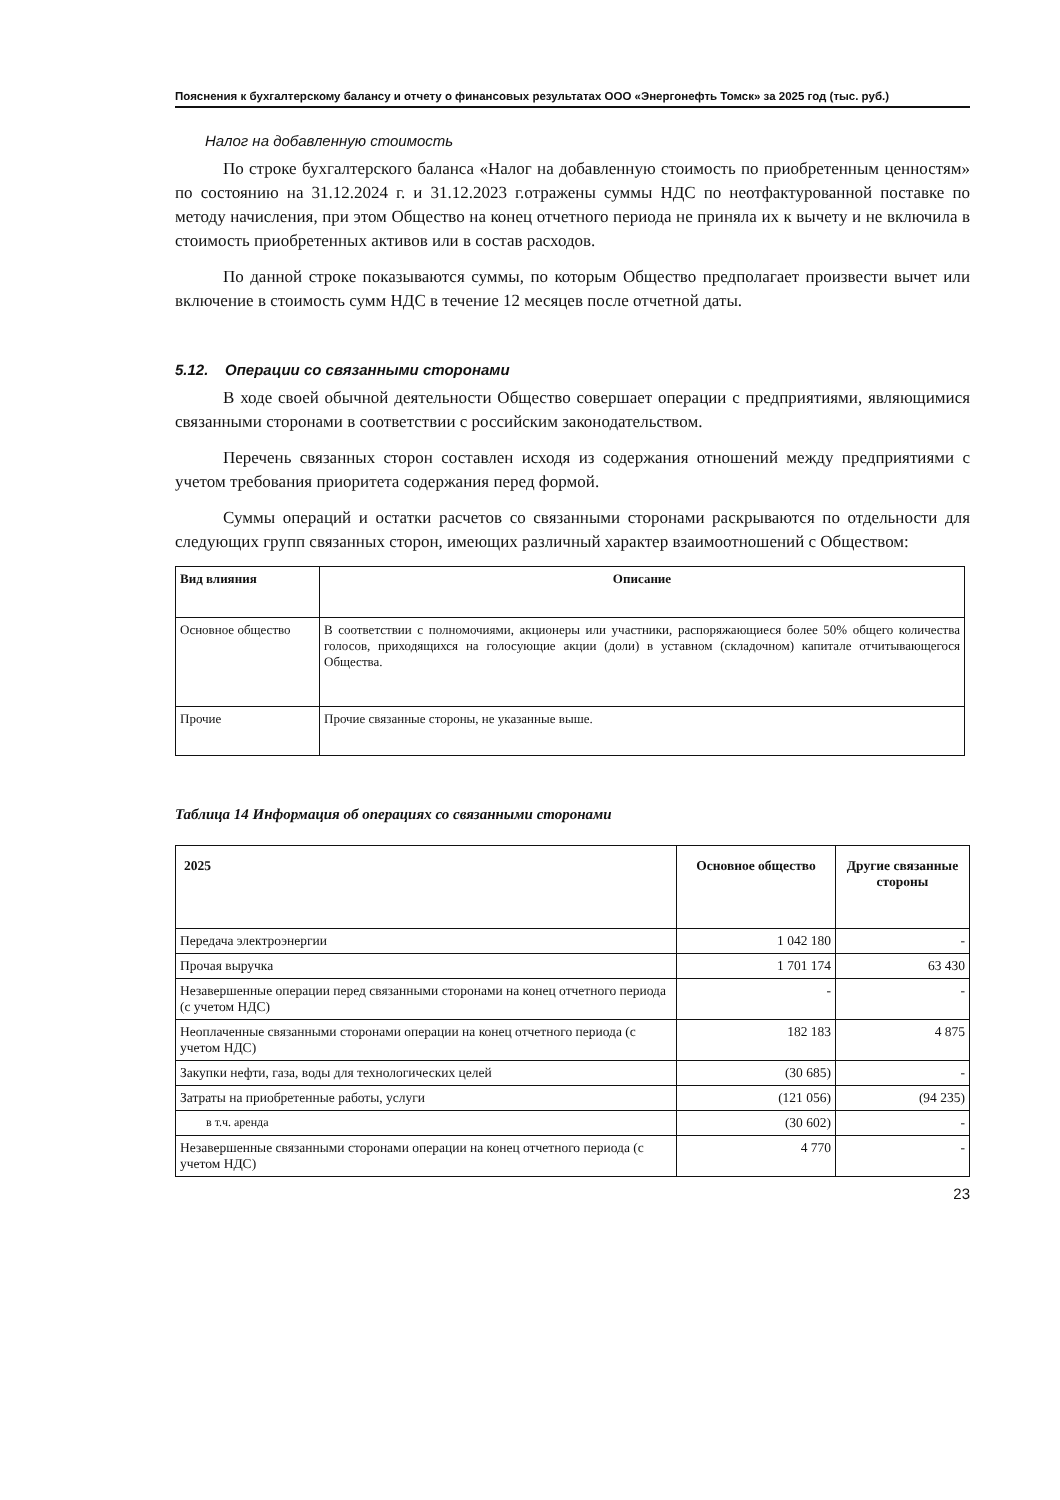Пояснения к бухгалтерскому балансу и отчету о финансовых результатах ООО «Энергонефть Томск» за 2025 год (тыс. руб.)
Налог на добавленную стоимость
По строке бухгалтерского баланса «Налог на добавленную стоимость по приобретенным ценностям» по состоянию на 31.12.2024 г. и 31.12.2023 г.отражены суммы НДС по неотфактурованной поставке по методу начисления, при этом Общество на конец отчетного периода не приняла их к вычету и не включила в стоимость приобретенных активов или в состав расходов.
По данной строке показываются суммы, по которым Общество предполагает произвести вычет или включение в стоимость сумм НДС в течение 12 месяцев после отчетной даты.
5.12. Операции со связанными сторонами
В ходе своей обычной деятельности Общество совершает операции с предприятиями, являющимися связанными сторонами в соответствии с российским законодательством.
Перечень связанных сторон составлен исходя из содержания отношений между предприятиями с учетом требования приоритета содержания перед формой.
Суммы операций и остатки расчетов со связанными сторонами раскрываются по отдельности для следующих групп связанных сторон, имеющих различный характер взаимоотношений с Обществом:
| Вид влияния | Описание |
| --- | --- |
| Основное общество | В соответствии с полномочиями, акционеры или участники, распоряжающиеся более 50% общего количества голосов, приходящихся на голосующие акции (доли) в уставном (складочном) капитале отчитывающегося Общества. |
| Прочие | Прочие связанные стороны, не указанные выше. |
Таблица 14 Информация об операциях со связанными сторонами
| 2025 | Основное общество | Другие связанные стороны |
| --- | --- | --- |
| Передача электроэнергии | 1 042 180 | - |
| Прочая выручка | 1 701 174 | 63 430 |
| Незавершенные операции перед связанными сторонами на конец отчетного периода (с учетом НДС) | - | - |
| Неоплаченные связанными сторонами операции на конец отчетного периода (с учетом НДС) | 182 183 | 4 875 |
| Закупки нефти, газа, воды для технологических целей | (30 685) | - |
| Затраты на приобретенные работы, услуги | (121 056) | (94 235) |
| в т.ч. аренда | (30 602) | - |
| Незавершенные связанными сторонами операции на конец отчетного периода (с учетом НДС) | 4 770 | - |
23